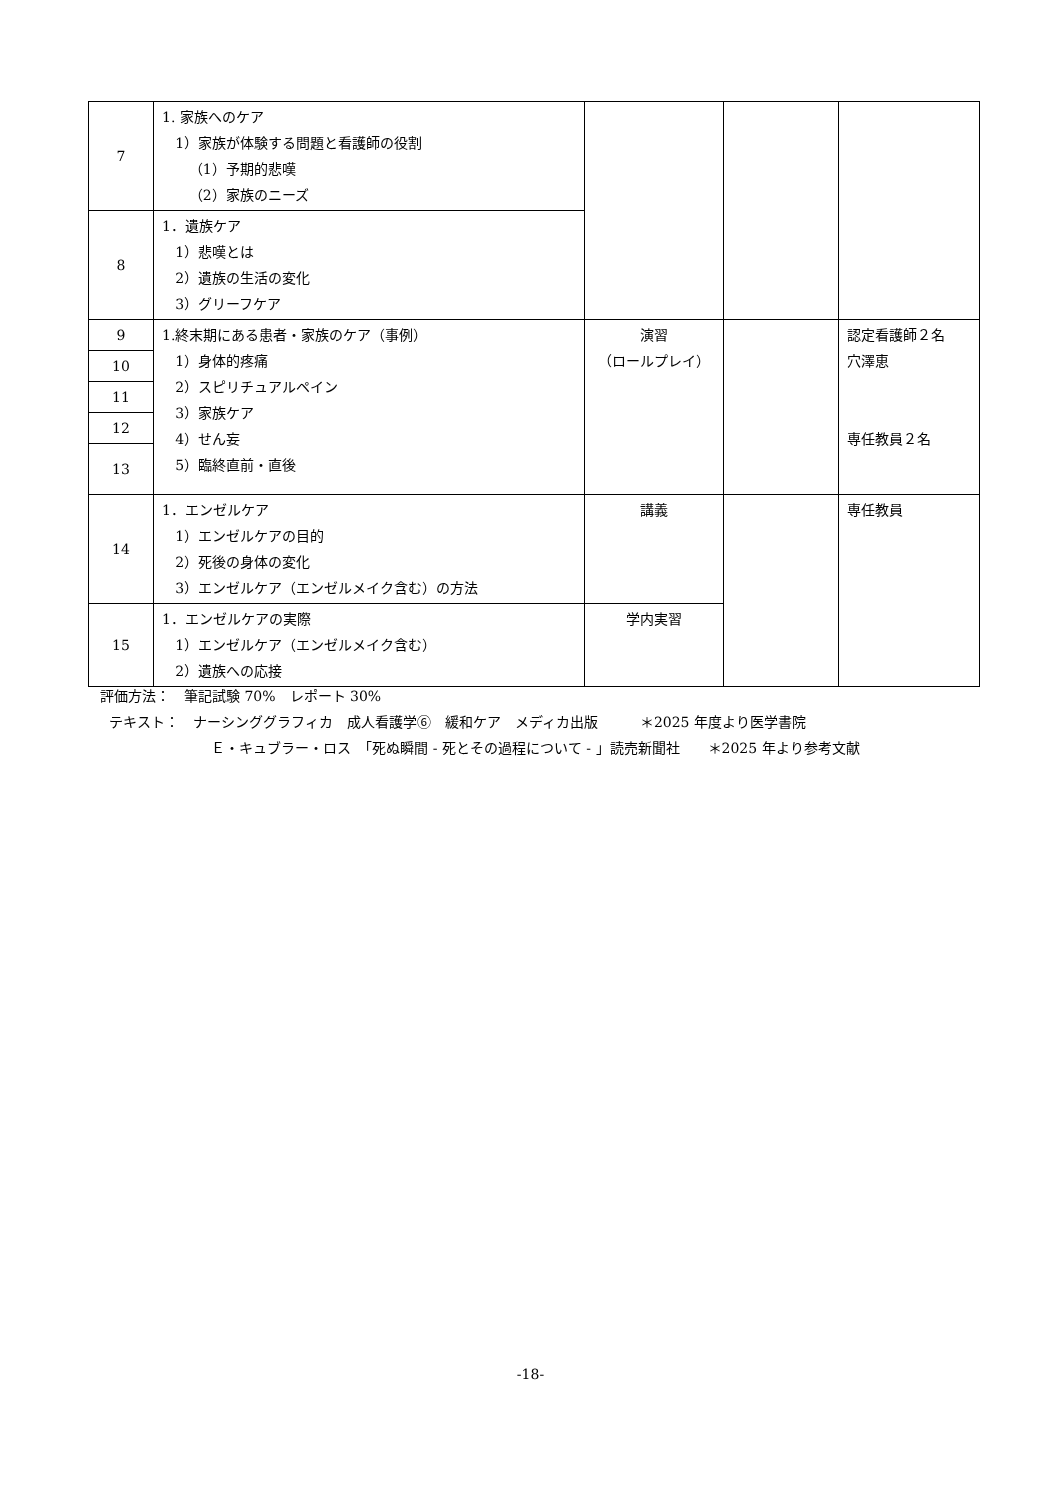| 7 | 1. 家族へのケア 1）家族が体験する問題と看護師の役割 （1）予期的悲嘆 （2）家族のニーズ | | | |
| 8 | 1．遺族ケア 1）悲嘆とは 2）遺族の生活の変化 3）グリーフケア | | | |
| 9 | 1.終末期にある患者・家族のケア（事例） 1）身体的疼痛 2）スピリチュアルペイン 3）家族ケア 4）せん妄 5）臨終直前・直後 | 演習 （ロールプレイ） | | 認定看護師２名 穴澤恵 専任教員２名 |
| 10 | | | | |
| 11 | | | | |
| 12 | | | | |
| 13 | | | | |
| 14 | 1．エンゼルケア 1）エンゼルケアの目的 2）死後の身体の変化 3）エンゼルケア（エンゼルメイク含む）の方法 | 講義 | | 専任教員 |
| 15 | 1．エンゼルケアの実際 1）エンゼルケア（エンゼルメイク含む） 2）遺族への応接 | 学内実習 | | |
評価方法：　筆記試験 70%　レポート 30%
テキスト：　ナーシンググラフィカ　成人看護学⑥　緩和ケア　メディカ出版　　　＊2025 年度より医学書院
Ｅ・キュブラー・ロス　「死ぬ瞬間 - 死とその過程について - 」読売新聞社　　＊2025 年より参考文献
-18-